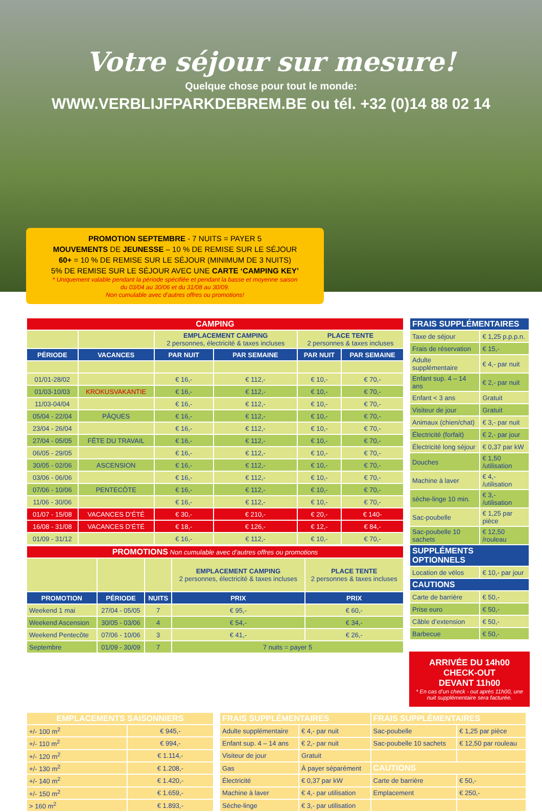Votre séjour sur mesure!
Quelque chose pour tout le monde:
WWW.VERBLIJFPARKDEBREM.BE ou tél. +32 (0)14 88 02 14
PROMOTION SEPTEMBRE - 7 NUITS = PAYER 5
MOUVEMENTS DE JEUNESSE – 10 % DE REMISE SUR LE SÉJOUR
60+ = 10 % DE REMISE SUR LE SÉJOUR (MINIMUM DE 3 NUITS)
5% DE REMISE SUR LE SÉJOUR AVEC UNE CARTE ‘CAMPING KEY’
* Uniquement valable pendant la période spécifiée et pendant la basse et moyenne saison
du 03/04 au 30/06 et du 31/08 au 30/09.
Non cumulable avec d’autres offres ou promotions!
| CAMPING | | | | | |
| | | EMPLACEMENT CAMPING 2 personnes, électricité & taxes incluses | | PLACE TENTE 2 personnes & taxes incluses | |
| PÉRIODE | VACANCES | PAR NUIT | PAR SEMAINE | PAR NUIT | PAR SEMAINE |
| 01/01-28/02 | | € 16,- | € 112,- | € 10,- | € 70,- |
| 01/03-10/03 | KROKUSVAKANTIE | € 16,- | € 112,- | € 10,- | € 70,- |
| 11/03-04/04 | | € 16,- | € 112,- | € 10,- | € 70,- |
| 05/04 - 22/04 | PÂQUES | € 16,- | € 112,- | € 10,- | € 70,- |
| 23/04 - 26/04 | | € 16,- | € 112,- | € 10,- | € 70,- |
| 27/04 - 05/05 | FÊTE DU TRAVAIL | € 16,- | € 112,- | € 10,- | € 70,- |
| 06/05 - 29/05 | | € 16,- | € 112,- | € 10,- | € 70,- |
| 30/05 - 02/06 | ASCENSION | € 16,- | € 112,- | € 10,- | € 70,- |
| 03/06 - 06/06 | | € 16,- | € 112,- | € 10,- | € 70,- |
| 07/06 - 10/06 | PENTECÔTE | € 16,- | € 112,- | € 10,- | € 70,- |
| 11/06 - 30/06 | | € 16,- | € 112,- | € 10,- | € 70,- |
| 01/07 - 15/08 | VACANCES D’ÉTÉ | € 30,- | € 210,- | € 20,- | € 140- |
| 16/08 - 31/08 | VACANCES D’ÉTÉ | € 18,- | € 126,- | € 12,- | € 84,- |
| 01/09 - 31/12 | | € 16,- | € 112,- | € 10,- | € 70,- |
| PROMOTIONS Non cumulable avec d’autres offres ou promotions | | | | |
| | | | EMPLACEMENT CAMPING 2 personnes, électricité & taxes incluses | PLACE TENTE 2 personnes & taxes incluses |
| PROMOTION | PÉRIODE | NUITS | PRIX | PRIX |
| Weekend 1 mai | 27/04 - 05/05 | 7 | € 95,- | € 60,- |
| Weekend Ascension | 30/05 - 03/06 | 4 | € 54,- | € 34,- |
| Weekend Pentecôte | 07/06 - 10/06 | 3 | € 41,- | € 26,- |
| Septembre | 01/09 - 30/09 | 7 | 7 nuits = payer 5 | |
| FRAIS SUPPLÉMENTAIRES | |
| Taxe de séjour | € 1,25 p.p.p.n. |
| Frais de réservation | € 15,- |
| Adulte supplémentaire | € 4,- par nuit |
| Enfant sup. 4 – 14 ans | € 2,- par nuit |
| Enfant < 3 ans | Gratuit |
| Visiteur de jour | Gratuit |
| Animaux (chien/chat) | € 3,- par nuit |
| Électricité (forfait) | € 2,- par jour |
| Électricité long séjour | € 0,37 par kW |
| Douches | € 1,50 /utilisation |
| Machine à laver | € 4,- /utilisation |
| sèche-linge 10 min. | € 3,- /utilisation |
| Sac-poubelle | € 1,25 par pièce |
| Sac-poubelle 10 sachets | € 12,50 /rouleau |
| SUPPLÉMENTS OPTIONNELS | |
| Location de vélos | € 10,- par jour |
| CAUTIONS | |
| Carte de barrière | € 50,- |
| Prise euro | € 50,- |
| Câble d’extension | € 50,- |
| Barbecue | € 50,- |
ARRIVÉE DU 14h00
CHECK-OUT
DEVANT 11h00
* En cas d’un check - out après 11h00, une nuit supplémentaire sera facturée.
| EMPLACEMENTS SAISONNIERS | |
| +/- 100 m<sup>2</sup> | € 945,- |
| +/- 110 m<sup>2</sup> | € 994,- |
| +/- 120 m<sup>2</sup> | € 1.114,- |
| +/- 130 m<sup>2</sup> | € 1.208,- |
| +/- 140 m<sup>2</sup> | € 1.420,- |
| +/- 150 m<sup>2</sup> | € 1.659,- |
| > 160 m<sup>2</sup> | € 1.893,- |
| FRAIS SUPPLÉMENTAIRES | | FRAIS SUPPLÉMENTAIRES | |
| Adulte supplémentaire | € 4,- par nuit | Sac-poubelle | € 1,25 par pièce |
| Enfant sup. 4 – 14 ans | € 2,- par nuit | Sac-poubelle 10 sachets | € 12,50 par rouleau |
| Visiteur de jour | Gratuit | | |
| Gas | À payer séparément | CAUTIONS | |
| Électricité | € 0,37 par kW | Carte de barrière | € 50,- |
| Machine à laver | € 4,- par utilisation | Emplacement | € 250,- |
| Sèche-linge | € 3,- par utilisation | | |